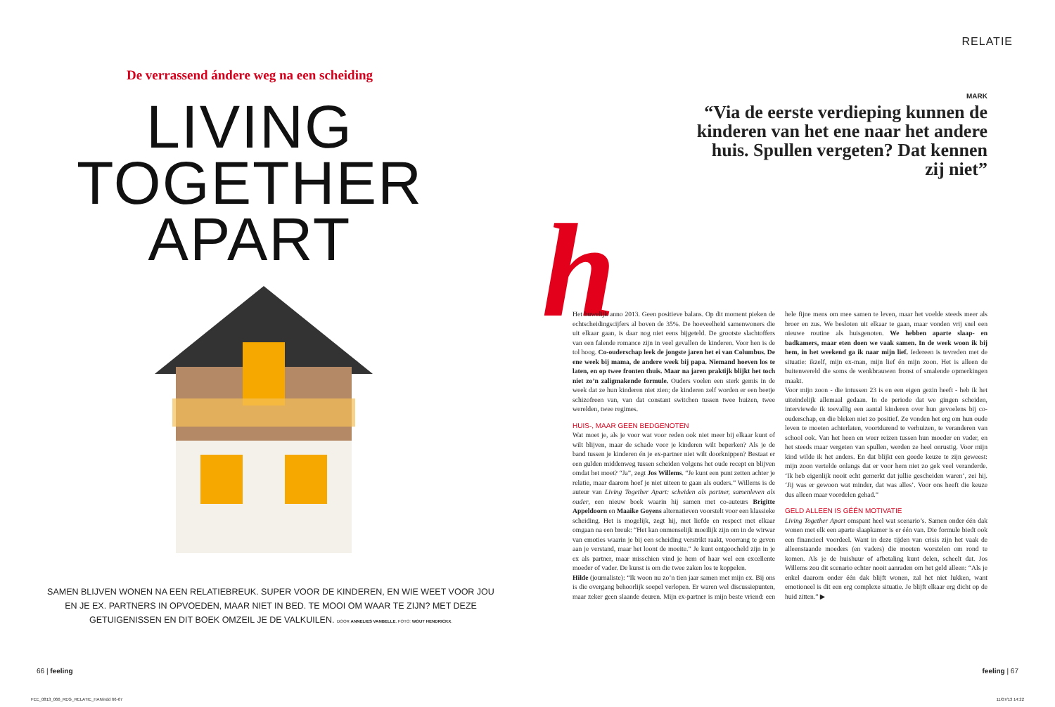De verrassend ándere weg na een scheiding
LIVING
TOGETHER
APART
SAMEN BLIJVEN WONEN NA EEN RELATIEBREUK. SUPER VOOR DE KINDEREN, EN WIE WEET VOOR JOU EN JE EX. PARTNERS IN OPVOEDEN, MAAR NIET IN BED. TE MOOI OM WAAR TE ZIJN? MET DEZE GETUIGENISSEN EN DIT BOEK OMZEIL JE DE VALKUILEN. DOOR ANNELIES VANBELLE. FOTO: WOUT HENDRICKX.
66 | feeling
FEE_0813_066_REG_RELATIE_HANindd 66-67
RELATIE
MARK
“Via de eerste verdieping kunnen de kinderen van het ene naar het andere huis. Spullen vergeten? Dat kennen zij niet”
h
Het huwelijk anno 2013. Geen positieve balans. Op dit moment pieken de echtscheidingscijfers al boven de 35%. De hoeveelheid samenwoners die uit elkaar gaan, is daar nog niet eens bijgeteld. De grootste slachtoffers van een falende romance zijn in veel gevallen de kinderen. Voor hen is de tol hoog. Co-ouderschap leek de jongste jaren het ei van Columbus. De ene week bij mama, de andere week bij papa. Niemand hoeven los te laten, en op twee fronten thuis. Maar na jaren praktijk blijkt het toch niet zo’n zaligmakende formule. Ouders voelen een sterk gemis in de week dat ze hun kinderen niet zien; de kinderen zelf worden er een beetje schizofreen van, van dat constant switchen tussen twee huizen, twee werelden, twee regimes.
HUIS-, MAAR GEEN BEDGENOTEN
Wat moet je, als je voor wat voor reden ook niet meer bij elkaar kunt of wilt blijven, maar de schade voor je kinderen wilt beperken? Als je de band tussen je kinderen én je ex-partner niet wilt doorknippen? Bestaat er een gulden middenweg tussen scheiden volgens het oude recept en blijven omdat het moet? “Ja”, zegt Jos Willems. “Je kunt een punt zetten achter je relatie, maar daarom hoef je niet uiteen te gaan als ouders.” Willems is de auteur van Living Together Apart: scheiden als partner, samenleven als ouder, een nieuw boek waarin hij samen met co-auteurs Brigitte Appeldoorn en Maaike Goyens alternatieven voorstelt voor een klassieke scheiding. Het is mogelijk, zegt hij, met liefde en respect met elkaar omgaan na een breuk: “Het kan onmenselijk moeilijk zijn om in de wirwar van emoties waarin je bij een scheiding verstrikt raakt, voorrang te geven aan je verstand, maar het loont de moeite.” Je kunt ontgoocheld zijn in je ex als partner, maar misschien vind je hem of haar wel een excellente moeder of vader. De kunst is om die twee zaken los te koppelen.
Hilde (journaliste): “Ik woon nu zo’n tien jaar samen met mijn ex. Bij ons is die overgang behoorlijk soepel verlopen. Er waren wel discussiepunten, maar zeker geen slaande deuren. Mijn ex-partner is mijn beste vriend: een hele fijne mens om mee samen te leven, maar het voelde steeds meer als broer en zus. We besloten uit elkaar te gaan, maar vonden vrij snel een nieuwe routine als huisgenoten. We hebben aparte slaap- en badkamers, maar eten doen we vaak samen. In de week woon ik bij hem, in het weekend ga ik naar mijn lief. Iedereen is tevreden met de situatie: ikzelf, mijn ex-man, mijn lief én mijn zoon. Het is alleen de buitenwereld die soms de wenkbrauwen fronst of smalende opmerkingen maakt.
Voor mijn zoon - die intussen 23 is en een eigen gezin heeft - heb ik het uiteindelijk allemaal gedaan. In de periode dat we gingen scheiden, interviewde ik toevallig een aantal kinderen over hun gevoelens bij co-ouderschap, en die bleken niet zo positief. Ze vonden het erg om hun oude leven te moeten achterlaten, voortdurend te verhuizen, te veranderen van school ook. Van het heen en weer reizen tussen hun moeder en vader, en het steeds maar vergeten van spullen, werden ze heel onrustig. Voor mijn kind wilde ik het anders. En dat blijkt een goede keuze te zijn geweest: mijn zoon vertelde onlangs dat er voor hem niet zo gek veel veranderde. ‘Ik heb eigenlijk nooit echt gemerkt dat jullie gescheiden waren’, zei hij. ‘Jij was er gewoon wat minder, dat was alles’. Voor ons heeft die keuze dus alleen maar voordelen gehad.”
GELD ALLEEN IS GÉÉN MOTIVATIE
Living Together Apart omspant heel wat scenario’s. Samen onder één dak wonen met elk een aparte slaapkamer is er één van. Die formule biedt ook een financieel voordeel. Want in deze tijden van crisis zijn het vaak de alleenstaande moeders (en vaders) die moeten worstelen om rond te komen. Als je de huishuur of afbetaling kunt delen, scheelt dat. Jos Willems zou dit scenario echter nooit aanraden om het geld alleen: “Als je enkel daarom onder één dak blijft wonen, zal het niet lukken, want emotioneel is dit een erg complexe situatie. Je blijft elkaar erg dicht op de huid zitten.” ▶
feeling | 67
11/07/13 14:22